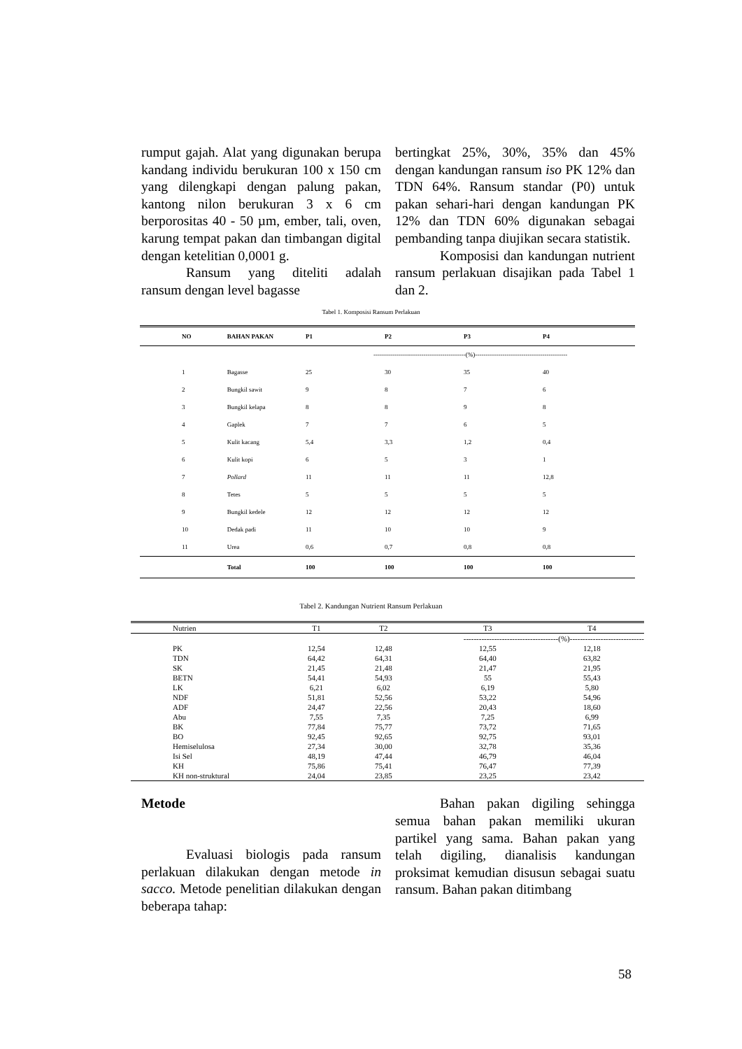rumput gajah. Alat yang digunakan berupa kandang individu berukuran 100 x 150 cm yang dilengkapi dengan palung pakan, kantong nilon berukuran 3 x 6 cm berporositas 40 - 50 µm, ember, tali, oven, karung tempat pakan dan timbangan digital dengan ketelitian 0,0001 g.
Ransum yang diteliti adalah ransum dengan level bagasse
bertingkat 25%, 30%, 35% dan 45% dengan kandungan ransum iso PK 12% dan TDN 64%. Ransum standar (P0) untuk pakan sehari-hari dengan kandungan PK 12% dan TDN 60% digunakan sebagai pembanding tanpa diujikan secara statistik.
Komposisi dan kandungan nutrient ransum perlakuan disajikan pada Tabel 1 dan 2.
Tabel 1. Komposisi Ransum Perlakuan
| NO | BAHAN PAKAN | P1 | P2 | P3 | P4 |
| --- | --- | --- | --- | --- | --- |
| | | --------------------------------------------(%)-------------------------------------------- | | | |
| 1 | Bagasse | 25 | 30 | 35 | 40 |
| 2 | Bungkil sawit | 9 | 8 | 7 | 6 |
| 3 | Bungkil kelapa | 8 | 8 | 9 | 8 |
| 4 | Gaplek | 7 | 7 | 6 | 5 |
| 5 | Kulit kacang | 5,4 | 3,3 | 1,2 | 0,4 |
| 6 | Kulit kopi | 6 | 5 | 3 | 1 |
| 7 | Pollard | 11 | 11 | 11 | 12,8 |
| 8 | Tetes | 5 | 5 | 5 | 5 |
| 9 | Bungkil kedele | 12 | 12 | 12 | 12 |
| 10 | Dedak padi | 11 | 10 | 10 | 9 |
| 11 | Urea | 0,6 | 0,7 | 0,8 | 0,8 |
| | Total | 100 | 100 | 100 | 100 |
Tabel 2. Kandungan Nutrient Ransum Perlakuan
| Nutrien | T1 | T2 | T3 | T4 |
| --- | --- | --- | --- | --- |
| | | -------------------------------------(%)----------------------------- | | |
| PK | 12,54 | 12,48 | 12,55 | 12,18 |
| TDN | 64,42 | 64,31 | 64,40 | 63,82 |
| SK | 21,45 | 21,48 | 21,47 | 21,95 |
| BETN | 54,41 | 54,93 | 55 | 55,43 |
| LK | 6,21 | 6,02 | 6,19 | 5,80 |
| NDF | 51,81 | 52,56 | 53,22 | 54,96 |
| ADF | 24,47 | 22,56 | 20,43 | 18,60 |
| Abu | 7,55 | 7,35 | 7,25 | 6,99 |
| BK | 77,84 | 75,77 | 73,72 | 71,65 |
| BO | 92,45 | 92,65 | 92,75 | 93,01 |
| Hemiselulosa | 27,34 | 30,00 | 32,78 | 35,36 |
| Isi Sel | 48,19 | 47,44 | 46,79 | 46,04 |
| KH | 75,86 | 75,41 | 76,47 | 77,39 |
| KH non-struktural | 24,04 | 23,85 | 23,25 | 23,42 |
Metode
Evaluasi biologis pada ransum perlakuan dilakukan dengan metode in sacco. Metode penelitian dilakukan dengan beberapa tahap:
Bahan pakan digiling sehingga semua bahan pakan memiliki ukuran partikel yang sama. Bahan pakan yang telah digiling, dianalisis kandungan proksimat kemudian disusun sebagai suatu ransum. Bahan pakan ditimbang
58